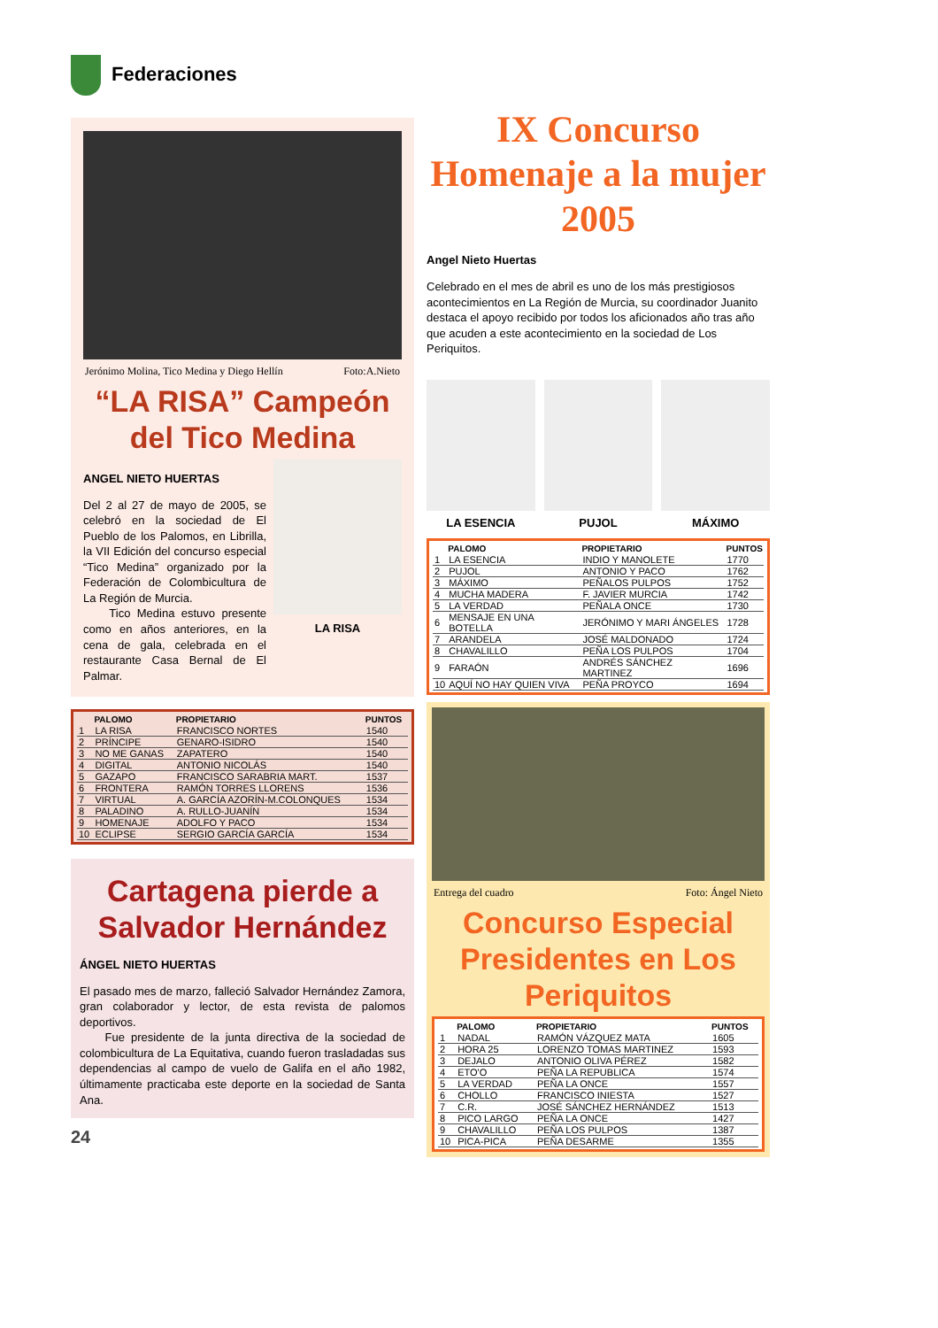Federaciones
Jerónimo Molina, Tico Medina y Diego Hellín Foto:A.Nieto
“LA RISA” Campeón del Tico Medina
ANGEL NIETO HUERTAS
Del 2 al 27 de mayo de 2005, se celebró en la sociedad de El Pueblo de los Palomos, en Librilla, la VII Edición del concurso especial “Tico Medina” organizado por la Federación de Colombicultura de La Región de Murcia.
Tico Medina estuvo presente como en años anteriores, en la cena de gala, celebrada en el restaurante Casa Bernal de El Palmar.
LA RISA
| | PALOMO | PROPIETARIO | PUNTOS |
| --- | --- | --- | --- |
| 1 | LA RISA | FRANCISCO NORTES | 1540 |
| 2 | PRÍNCIPE | GENARO-ISIDRO | 1540 |
| 3 | NO ME GANAS | ZAPATERO | 1540 |
| 4 | DIGITAL | ANTONIO NICOLÁS | 1540 |
| 5 | GAZAPO | FRANCISCO SARABRIA MART. | 1537 |
| 6 | FRONTERA | RAMÓN TORRES LLORENS | 1536 |
| 7 | VIRTUAL | A. GARCÍA AZORÍN-M.COLONQUES | 1534 |
| 8 | PALADINO | A. RULLO-JUANÍN | 1534 |
| 9 | HOMENAJE | ADOLFO Y PACO | 1534 |
| 10 | ECLIPSE | SERGIO GARCÍA GARCÍA | 1534 |
Cartagena pierde a Salvador Hernández
ÁNGEL NIETO HUERTAS
El pasado mes de marzo, falleció Salvador Hernández Zamora, gran colaborador y lector, de esta revista de palomos deportivos.
Fue presidente de la junta directiva de la sociedad de colombicultura de La Equitativa, cuando fueron trasladadas sus dependencias al campo de vuelo de Galifa en el año 1982, últimamente practicaba este deporte en la sociedad de Santa Ana.
24
IX Concurso Homenaje a la mujer 2005
Angel Nieto Huertas
Celebrado en el mes de abril es uno de los más prestigiosos acontecimientos en La Región de Murcia, su coordinador Juanito destaca el apoyo recibido por todos los aficionados año tras año que acuden a este acontecimiento en la sociedad de Los Periquitos.
LA ESENCIA PUJOL MÁXIMO
| | PALOMO | PROPIETARIO | PUNTOS |
| --- | --- | --- | --- |
| 1 | LA ESENCIA | INDIO Y MANOLETE | 1770 |
| 2 | PUJOL | ANTONIO Y PACO | 1762 |
| 3 | MÁXIMO | PEÑALOS PULPOS | 1752 |
| 4 | MUCHA MADERA | F. JAVIER MURCIA | 1742 |
| 5 | LA VERDAD | PEÑALA ONCE | 1730 |
| 6 | MENSAJE EN UNA BOTELLA | JERÓNIMO Y MARI ÁNGELES | 1728 |
| 7 | ARANDELA | JOSÉ MALDONADO | 1724 |
| 8 | CHAVALILLO | PEÑA LOS PULPOS | 1704 |
| 9 | FARAÓN | ANDRÉS SÁNCHEZ MARTINEZ | 1696 |
| 10 | AQUÍ NO HAY QUIEN VIVA | PEÑA PROYCO | 1694 |
Entrega del cuadro Foto: Ángel Nieto
Concurso Especial Presidentes en Los Periquitos
| | PALOMO | PROPIETARIO | PUNTOS |
| --- | --- | --- | --- |
| 1 | NADAL | RAMÓN VÁZQUEZ MATA | 1605 |
| 2 | HORA 25 | LORENZO TOMAS MARTINEZ | 1593 |
| 3 | DEJALO | ANTONIO OLIVA PÉREZ | 1582 |
| 4 | ETO'O | PEÑA LA REPUBLICA | 1574 |
| 5 | LA VERDAD | PEÑA LA ONCE | 1557 |
| 6 | CHOLLO | FRANCISCO INIESTA | 1527 |
| 7 | C.R. | JOSÉ SÁNCHEZ HERNÁNDEZ | 1513 |
| 8 | PICO LARGO | PEÑA LA ONCE | 1427 |
| 9 | CHAVALILLO | PEÑA LOS PULPOS | 1387 |
| 10 | PICA-PICA | PEÑA DESARME | 1355 |